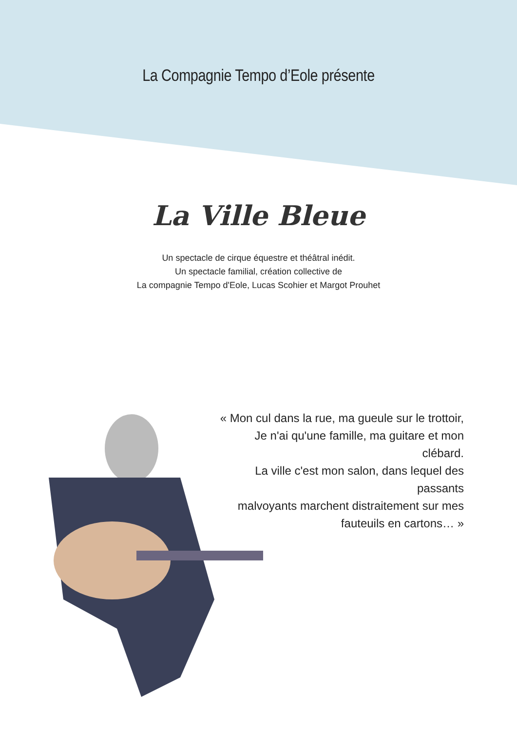La Compagnie Tempo d’Eole présente
La Ville Bleue
Un spectacle de cirque équestre et théâtral inédit.
Un spectacle familial, création collective de
La compagnie Tempo d'Eole, Lucas Scohier et Margot Prouhet
« Mon cul dans la rue, ma gueule sur le trottoir,
Je n'ai qu'une famille, ma guitare et mon clébard.
La ville c'est mon salon, dans lequel des passants
malvoyants marchent distraitement sur mes
fauteuils en cartons… »